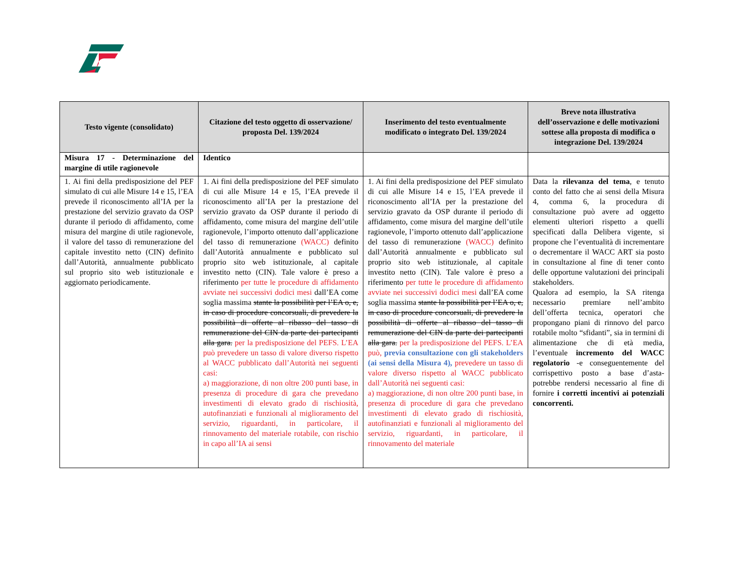| Testo vigente (consolidato) | Citazione del testo oggetto di osservazione/ proposta Del. 139/2024 | Inserimento del testo eventualmente modificato o integrato Del. 139/2024 | Breve nota illustrativa dell’osservazione e delle motivazioni sottese alla proposta di modifica o integrazione Del. 139/2024 |
| --- | --- | --- | --- |
| Misura 17 - Determinazione del margine di utile ragionevole | Identico | | |
| 1. Ai fini della predisposizione del PEF simulato di cui alle Misure 14 e 15, l’EA prevede il riconoscimento all’IA per la prestazione del servizio gravato da OSP durante il periodo di affidamento, come misura del margine di utile ragionevole, il valore del tasso di remunerazione del capitale investito netto (CIN) definito dall’Autorità, annualmente pubblicato sul proprio sito web istituzionale e aggiornato periodicamente. | 1. Ai fini della predisposizione del PEF simulato di cui alle Misure 14 e 15, l’EA prevede il riconoscimento all’IA per la prestazione del servizio gravato da OSP durante il periodo di affidamento, come misura del margine dell’utile ragionevole, l’importo ottenuto dall’applicazione del tasso di remunerazione (WACC) definito dall’Autorità annualmente e pubblicato sul proprio sito web istituzionale, al capitale investito netto (CIN). Tale valore è preso a riferimento per tutte le procedure di affidamento avviate nei successivi dodici mesi dall’EA come soglia massima stante la possibilità per l’EA o, e, in caso di procedure concorsuali, di prevedere la possibilità di offerte al ribasso del tasso di remunerazione del CIN da parte dei partecipanti alla gara. per la predisposizione del PEFS. L’EA può prevedere un tasso di valore diverso rispetto al WACC pubblicato dall’Autorità nei seguenti casi: a) maggiorazione, di non oltre 200 punti base, in presenza di procedure di gara che prevedano investimenti di elevato grado di rischiosità, autofinanziati e funzionali al miglioramento del servizio, riguardanti, in particolare, il rinnovamento del materiale rotabile, con rischio in capo all’IA ai sensi | 1. Ai fini della predisposizione del PEF simulato di cui alle Misure 14 e 15, l’EA prevede il riconoscimento all’IA per la prestazione del servizio gravato da OSP durante il periodo di affidamento, come misura del margine dell’utile ragionevole, l’importo ottenuto dall’applicazione del tasso di remunerazione (WACC) definito dall’Autorità annualmente e pubblicato sul proprio sito web istituzionale, al capitale investito netto (CIN). Tale valore è preso a riferimento per tutte le procedure di affidamento avviate nei successivi dodici mesi dall’EA come soglia massima stante la possibilità per l’EA o, e, in caso di procedure concorsuali, di prevedere la possibilità di offerte al ribasso del tasso di remunerazione del CIN da parte dei partecipanti alla gara. per la predisposizione del PEFS. L’EA può, previa consultazione con gli stakeholders (ai sensi della Misura 4), prevedere un tasso di valore diverso rispetto al WACC pubblicato dall’Autorità nei seguenti casi: a) maggiorazione, di non oltre 200 punti base, in presenza di procedure di gara che prevedano investimenti di elevato grado di rischiosità, autofinanziati e funzionali al miglioramento del servizio, riguardanti, in particolare, il rinnovamento del materiale | Data la rilevanza del tema , e tenuto conto del fatto che ai sensi della Misura 4, comma 6, la procedura di consultazione può avere ad oggetto elementi ulteriori rispetto a quelli specificati dalla Delibera vigente, si propone che l’eventualità di incrementare o decrementare il WACC ART sia posto in consultazione al fine di tener conto delle opportune valutazioni dei principali stakeholders. Qualora ad esempio, la SA ritenga necessario premiare nell’ambito dell’offerta tecnica, operatori che propongano piani di rinnovo del parco rotabile molto “sfidanti”, sia in termini di alimentazione che di età media, l’eventuale incremento del WACC regolatorio -e conseguentemente del corrispettivo posto a base d’asta- potrebbe rendersi necessario al fine di fornire i corretti incentivi ai potenziali concorrenti. |